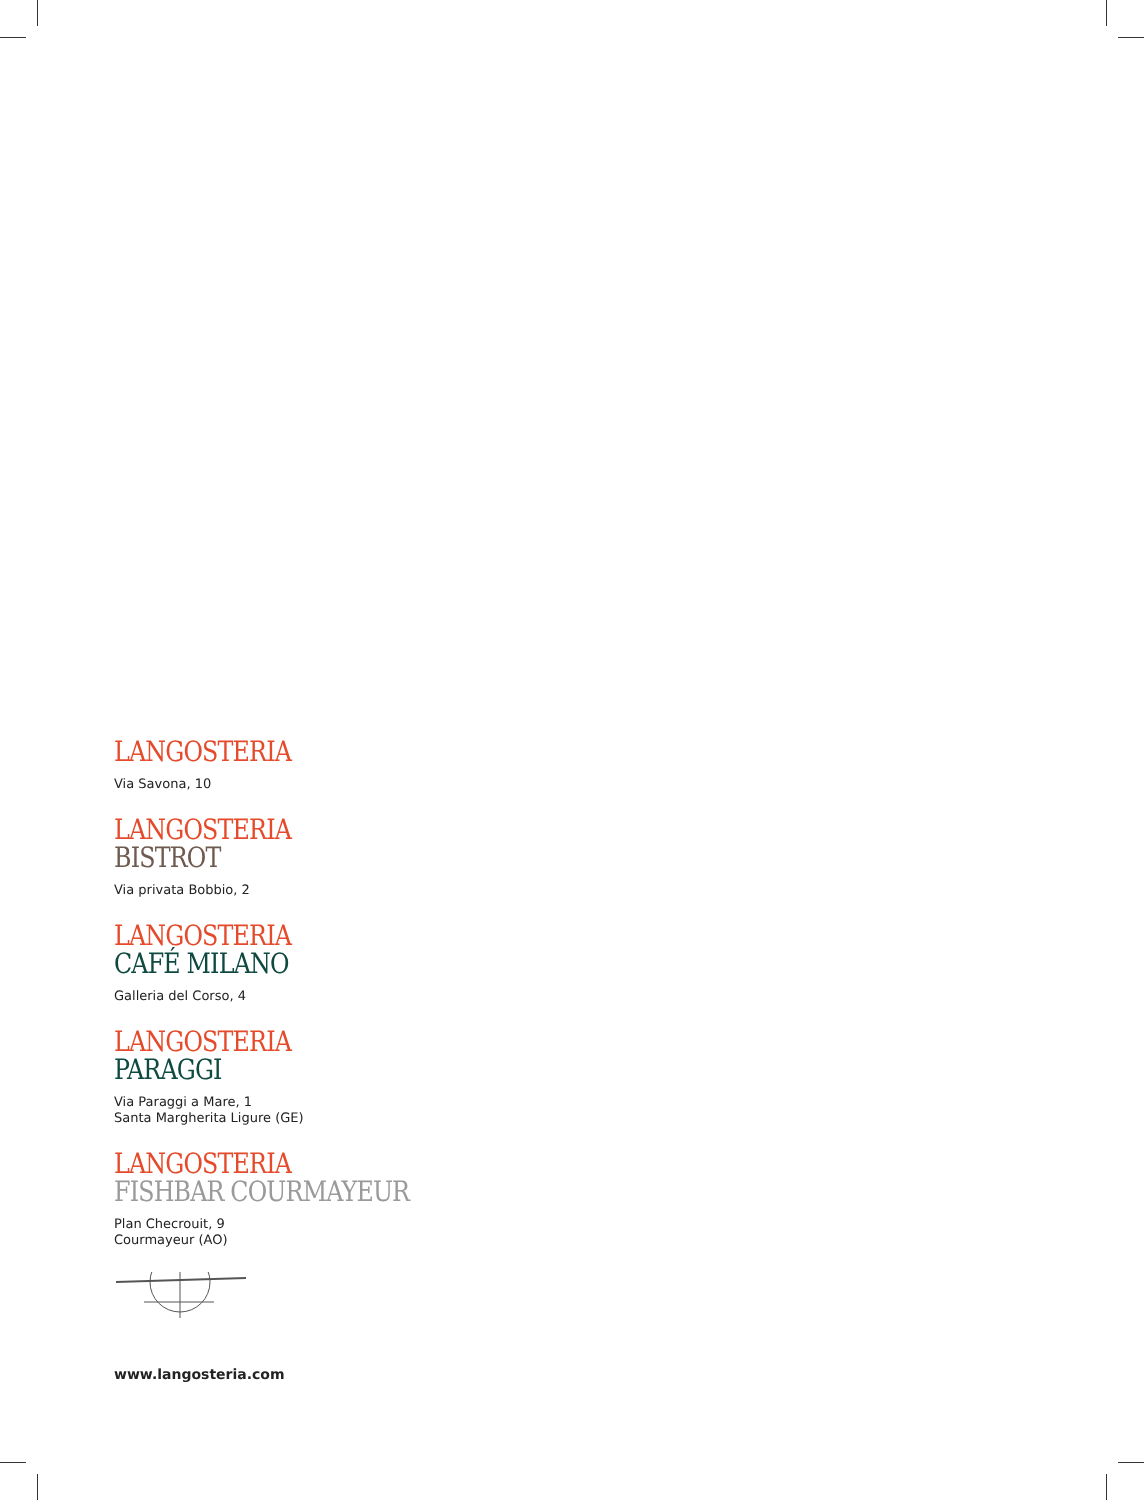LANGOSTERIA
Via Savona, 10
LANGOSTERIA
BISTROT
Via privata Bobbio, 2
LANGOSTERIA
CAFÉ MILANO
Galleria del Corso, 4
LANGOSTERIA
PARAGGI
Via Paraggi a Mare, 1
Santa Margherita Ligure (GE)
LANGOSTERIA
FISHBAR COURMAYEUR
Plan Checrouit, 9
Courmayeur (AO)
www.langosteria.com